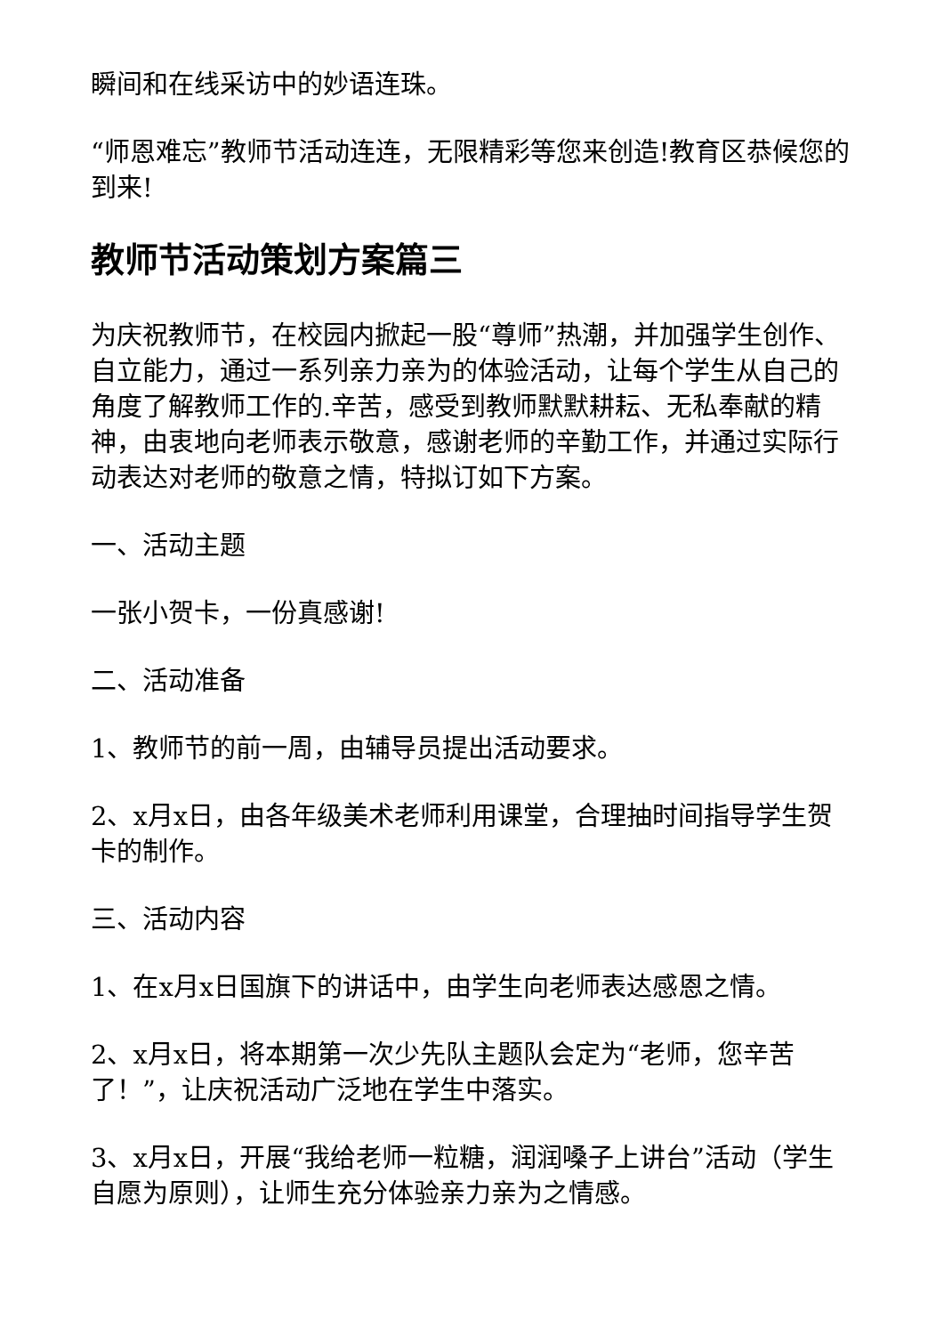瞬间和在线采访中的妙语连珠。
“师恩难忘”教师节活动连连，无限精彩等您来创造!教育区恭候您的到来!
教师节活动策划方案篇三
为庆祝教师节，在校园内掀起一股“尊师”热潮，并加强学生创作、自立能力，通过一系列亲力亲为的体验活动，让每个学生从自己的角度了解教师工作的.辛苦，感受到教师默默耕耘、无私奉献的精神，由衷地向老师表示敬意，感谢老师的辛勤工作，并通过实际行动表达对老师的敬意之情，特拟订如下方案。
一、活动主题
一张小贺卡，一份真感谢!
二、活动准备
1、教师节的前一周，由辅导员提出活动要求。
2、x月x日，由各年级美术老师利用课堂，合理抽时间指导学生贺卡的制作。
三、活动内容
1、在x月x日国旗下的讲话中，由学生向老师表达感恩之情。
2、x月x日，将本期第一次少先队主题队会定为“老师，您辛苦了！”，让庆祝活动广泛地在学生中落实。
3、x月x日，开展“我给老师一粒糖，润润嗓子上讲台”活动（学生自愿为原则），让师生充分体验亲力亲为之情感。